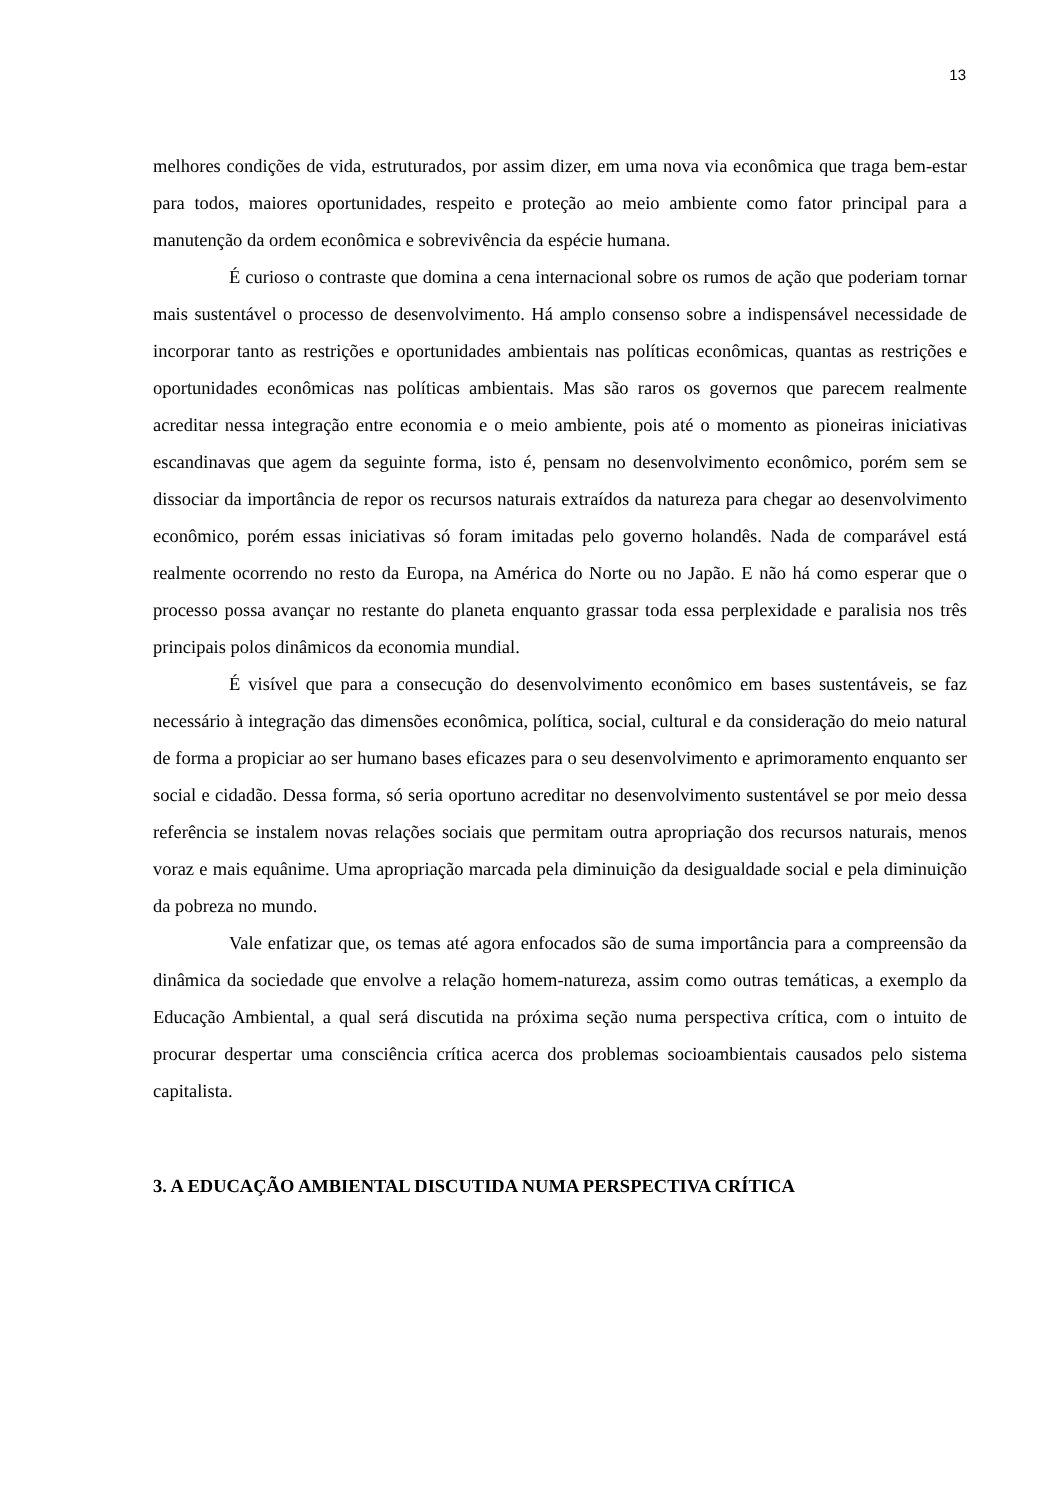13
melhores condições de vida, estruturados, por assim dizer, em uma nova via econômica que traga bem-estar para todos, maiores oportunidades, respeito e proteção ao meio ambiente como fator principal para a manutenção da ordem econômica e sobrevivência da espécie humana.
É curioso o contraste que domina a cena internacional sobre os rumos de ação que poderiam tornar mais sustentável o processo de desenvolvimento. Há amplo consenso sobre a indispensável necessidade de incorporar tanto as restrições e oportunidades ambientais nas políticas econômicas, quantas as restrições e oportunidades econômicas nas políticas ambientais. Mas são raros os governos que parecem realmente acreditar nessa integração entre economia e o meio ambiente, pois até o momento as pioneiras iniciativas escandinavas que agem da seguinte forma, isto é, pensam no desenvolvimento econômico, porém sem se dissociar da importância de repor os recursos naturais extraídos da natureza para chegar ao desenvolvimento econômico, porém essas iniciativas só foram imitadas pelo governo holandês. Nada de comparável está realmente ocorrendo no resto da Europa, na América do Norte ou no Japão. E não há como esperar que o processo possa avançar no restante do planeta enquanto grassar toda essa perplexidade e paralisia nos três principais polos dinâmicos da economia mundial.
É visível que para a consecução do desenvolvimento econômico em bases sustentáveis, se faz necessário à integração das dimensões econômica, política, social, cultural e da consideração do meio natural de forma a propiciar ao ser humano bases eficazes para o seu desenvolvimento e aprimoramento enquanto ser social e cidadão. Dessa forma, só seria oportuno acreditar no desenvolvimento sustentável se por meio dessa referência se instalem novas relações sociais que permitam outra apropriação dos recursos naturais, menos voraz e mais equânime. Uma apropriação marcada pela diminuição da desigualdade social e pela diminuição da pobreza no mundo.
Vale enfatizar que, os temas até agora enfocados são de suma importância para a compreensão da dinâmica da sociedade que envolve a relação homem-natureza, assim como outras temáticas, a exemplo da Educação Ambiental, a qual será discutida na próxima seção numa perspectiva crítica, com o intuito de procurar despertar uma consciência crítica acerca dos problemas socioambientais causados pelo sistema capitalista.
3. A EDUCAÇÃO AMBIENTAL DISCUTIDA NUMA PERSPECTIVA CRÍTICA